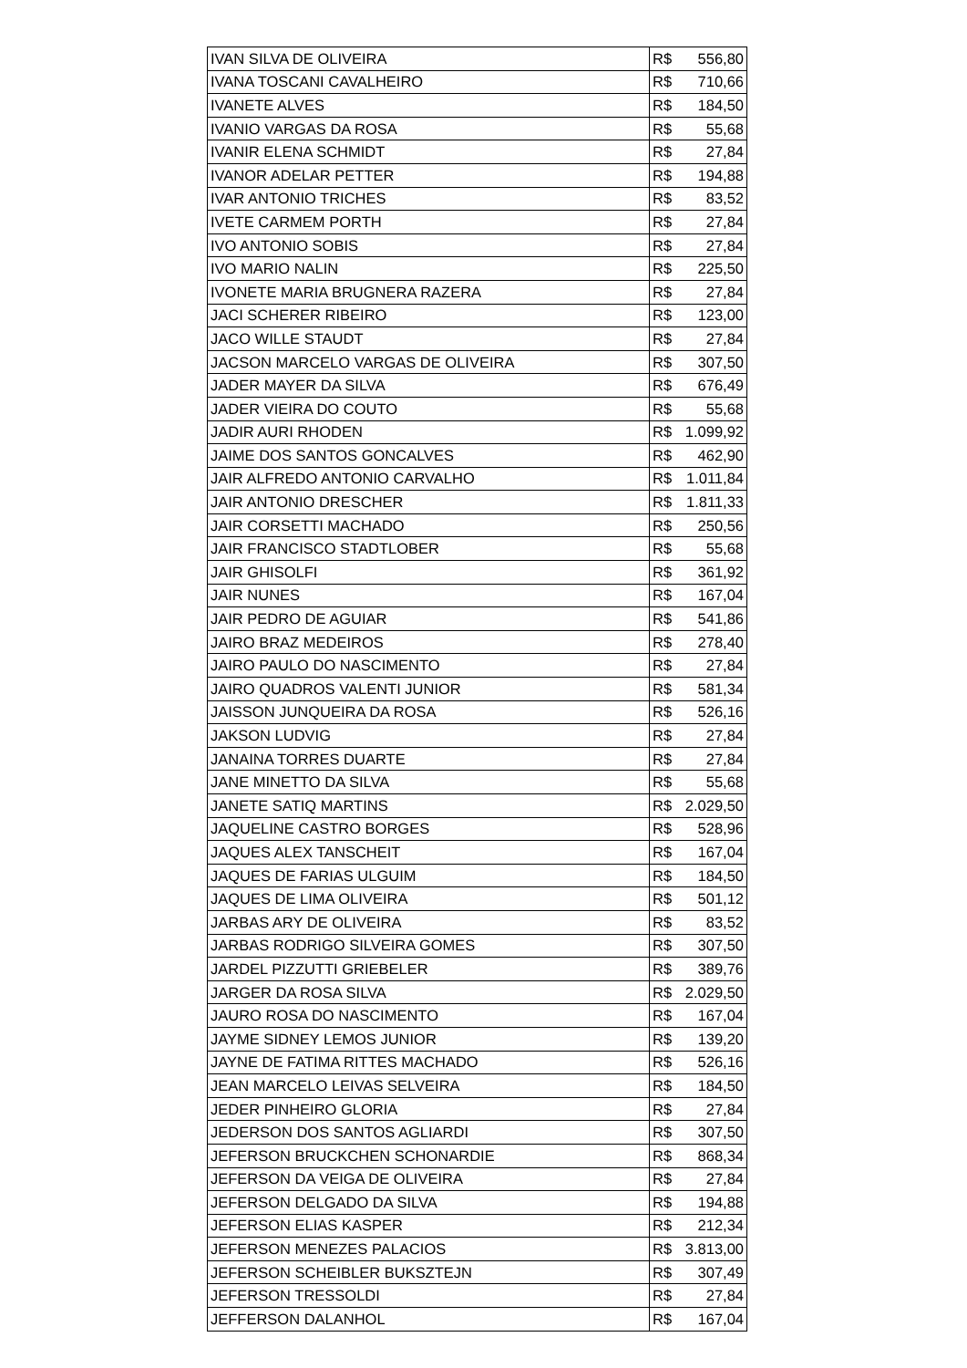| IVAN SILVA DE OLIVEIRA | R$ 556,80 |
| IVANA TOSCANI CAVALHEIRO | R$ 710,66 |
| IVANETE ALVES | R$ 184,50 |
| IVANIO VARGAS DA ROSA | R$ 55,68 |
| IVANIR ELENA SCHMIDT | R$ 27,84 |
| IVANOR ADELAR PETTER | R$ 194,88 |
| IVAR ANTONIO TRICHES | R$ 83,52 |
| IVETE CARMEM PORTH | R$ 27,84 |
| IVO ANTONIO SOBIS | R$ 27,84 |
| IVO MARIO NALIN | R$ 225,50 |
| IVONETE MARIA BRUGNERA RAZERA | R$ 27,84 |
| JACI SCHERER RIBEIRO | R$ 123,00 |
| JACO WILLE STAUDT | R$ 27,84 |
| JACSON MARCELO VARGAS DE OLIVEIRA | R$ 307,50 |
| JADER MAYER DA SILVA | R$ 676,49 |
| JADER VIEIRA DO COUTO | R$ 55,68 |
| JADIR AURI RHODEN | R$ 1.099,92 |
| JAIME DOS SANTOS GONCALVES | R$ 462,90 |
| JAIR ALFREDO ANTONIO CARVALHO | R$ 1.011,84 |
| JAIR ANTONIO DRESCHER | R$ 1.811,33 |
| JAIR CORSETTI MACHADO | R$ 250,56 |
| JAIR FRANCISCO STADTLOBER | R$ 55,68 |
| JAIR GHISOLFI | R$ 361,92 |
| JAIR NUNES | R$ 167,04 |
| JAIR PEDRO DE AGUIAR | R$ 541,86 |
| JAIRO BRAZ MEDEIROS | R$ 278,40 |
| JAIRO PAULO DO NASCIMENTO | R$ 27,84 |
| JAIRO QUADROS VALENTI JUNIOR | R$ 581,34 |
| JAISSON JUNQUEIRA DA ROSA | R$ 526,16 |
| JAKSON LUDVIG | R$ 27,84 |
| JANAINA TORRES DUARTE | R$ 27,84 |
| JANE MINETTO DA SILVA | R$ 55,68 |
| JANETE SATIQ MARTINS | R$ 2.029,50 |
| JAQUELINE CASTRO BORGES | R$ 528,96 |
| JAQUES ALEX TANSCHEIT | R$ 167,04 |
| JAQUES DE FARIAS ULGUIM | R$ 184,50 |
| JAQUES DE LIMA OLIVEIRA | R$ 501,12 |
| JARBAS ARY DE OLIVEIRA | R$ 83,52 |
| JARBAS RODRIGO SILVEIRA GOMES | R$ 307,50 |
| JARDEL PIZZUTTI GRIEBELER | R$ 389,76 |
| JARGER DA ROSA SILVA | R$ 2.029,50 |
| JAURO ROSA DO NASCIMENTO | R$ 167,04 |
| JAYME SIDNEY LEMOS JUNIOR | R$ 139,20 |
| JAYNE DE FATIMA RITTES MACHADO | R$ 526,16 |
| JEAN MARCELO LEIVAS SELVEIRA | R$ 184,50 |
| JEDER PINHEIRO GLORIA | R$ 27,84 |
| JEDERSON DOS SANTOS AGLIARDI | R$ 307,50 |
| JEFERSON BRUCKCHEN SCHONARDIE | R$ 868,34 |
| JEFERSON DA VEIGA DE OLIVEIRA | R$ 27,84 |
| JEFERSON DELGADO DA SILVA | R$ 194,88 |
| JEFERSON ELIAS KASPER | R$ 212,34 |
| JEFERSON MENEZES PALACIOS | R$ 3.813,00 |
| JEFERSON SCHEIBLER BUKSZTEJN | R$ 307,49 |
| JEFERSON TRESSOLDI | R$ 27,84 |
| JEFFERSON DALANHOL | R$ 167,04 |